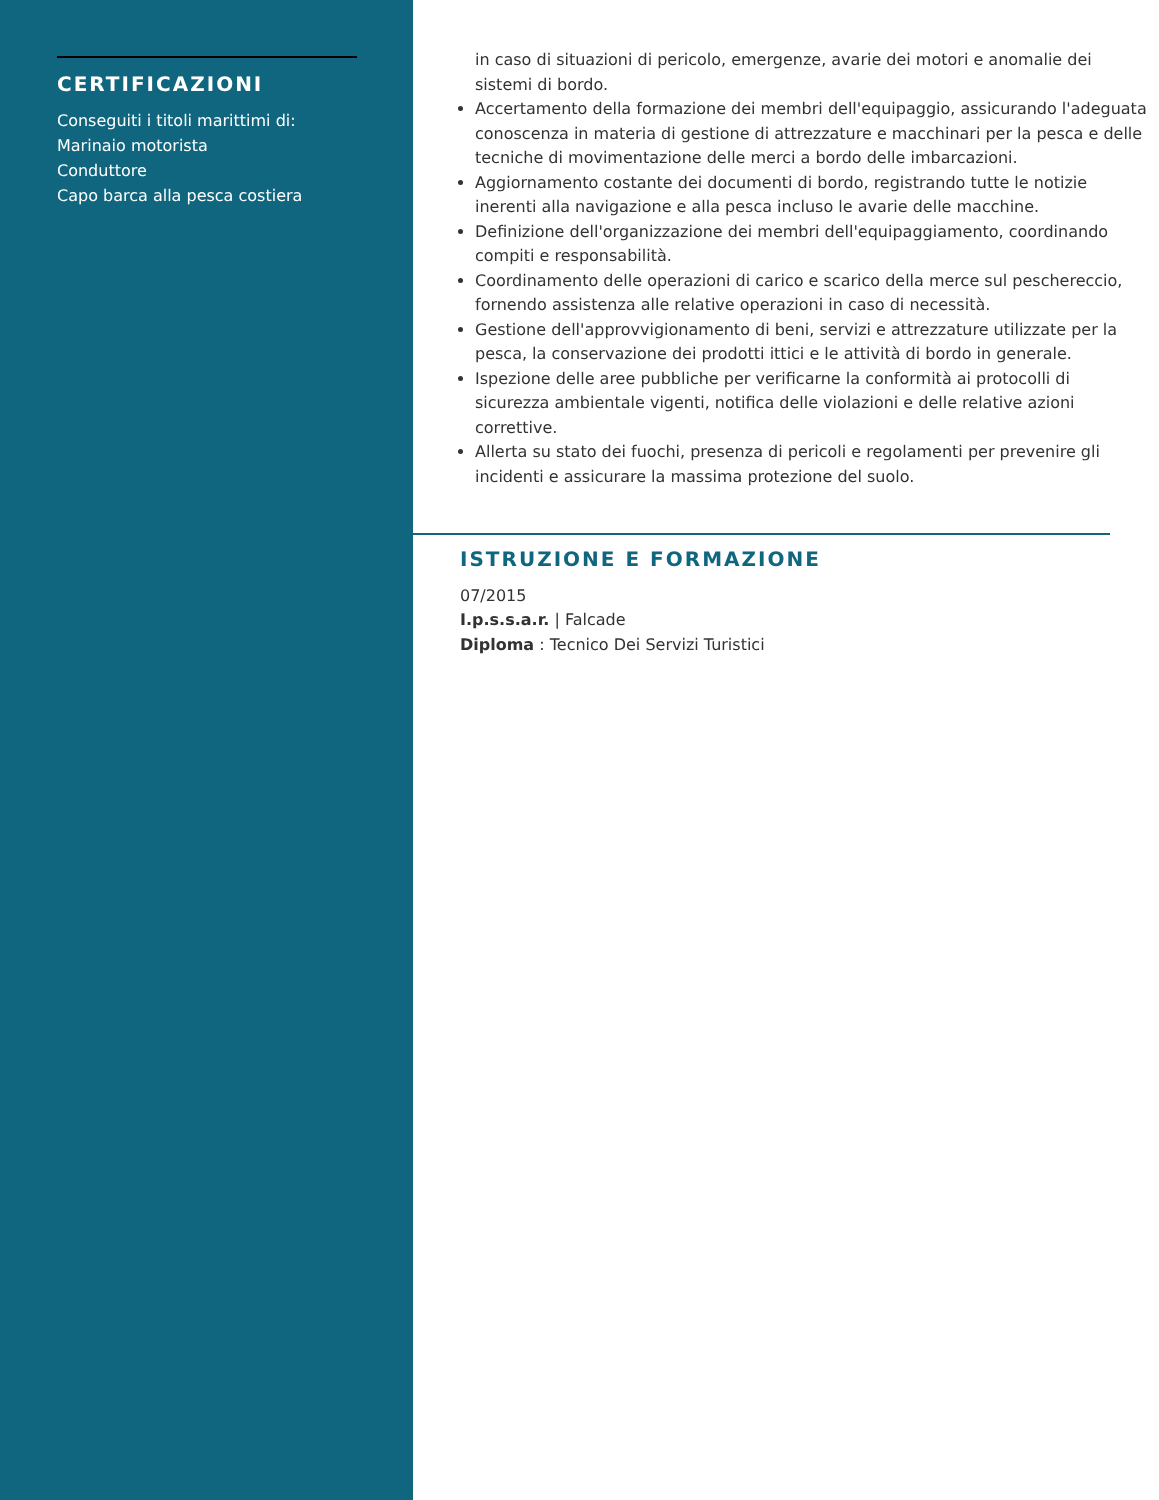CERTIFICAZIONI
Conseguiti i titoli marittimi di:
Marinaio motorista
Conduttore
Capo barca alla pesca costiera
in caso di situazioni di pericolo, emergenze, avarie dei motori e anomalie dei sistemi di bordo.
Accertamento della formazione dei membri dell'equipaggio, assicurando l'adeguata conoscenza in materia di gestione di attrezzature e macchinari per la pesca e delle tecniche di movimentazione delle merci a bordo delle imbarcazioni.
Aggiornamento costante dei documenti di bordo, registrando tutte le notizie inerenti alla navigazione e alla pesca incluso le avarie delle macchine.
Definizione dell'organizzazione dei membri dell'equipaggiamento, coordinando compiti e responsabilità.
Coordinamento delle operazioni di carico e scarico della merce sul peschereccio, fornendo assistenza alle relative operazioni in caso di necessità.
Gestione dell'approvvigionamento di beni, servizi e attrezzature utilizzate per la pesca, la conservazione dei prodotti ittici e le attività di bordo in generale.
Ispezione delle aree pubbliche per verificarne la conformità ai protocolli di sicurezza ambientale vigenti, notifica delle violazioni e delle relative azioni correttive.
Allerta su stato dei fuochi, presenza di pericoli e regolamenti per prevenire gli incidenti e assicurare la massima protezione del suolo.
ISTRUZIONE E FORMAZIONE
07/2015
I.p.s.s.a.r. | Falcade
Diploma : Tecnico Dei Servizi Turistici